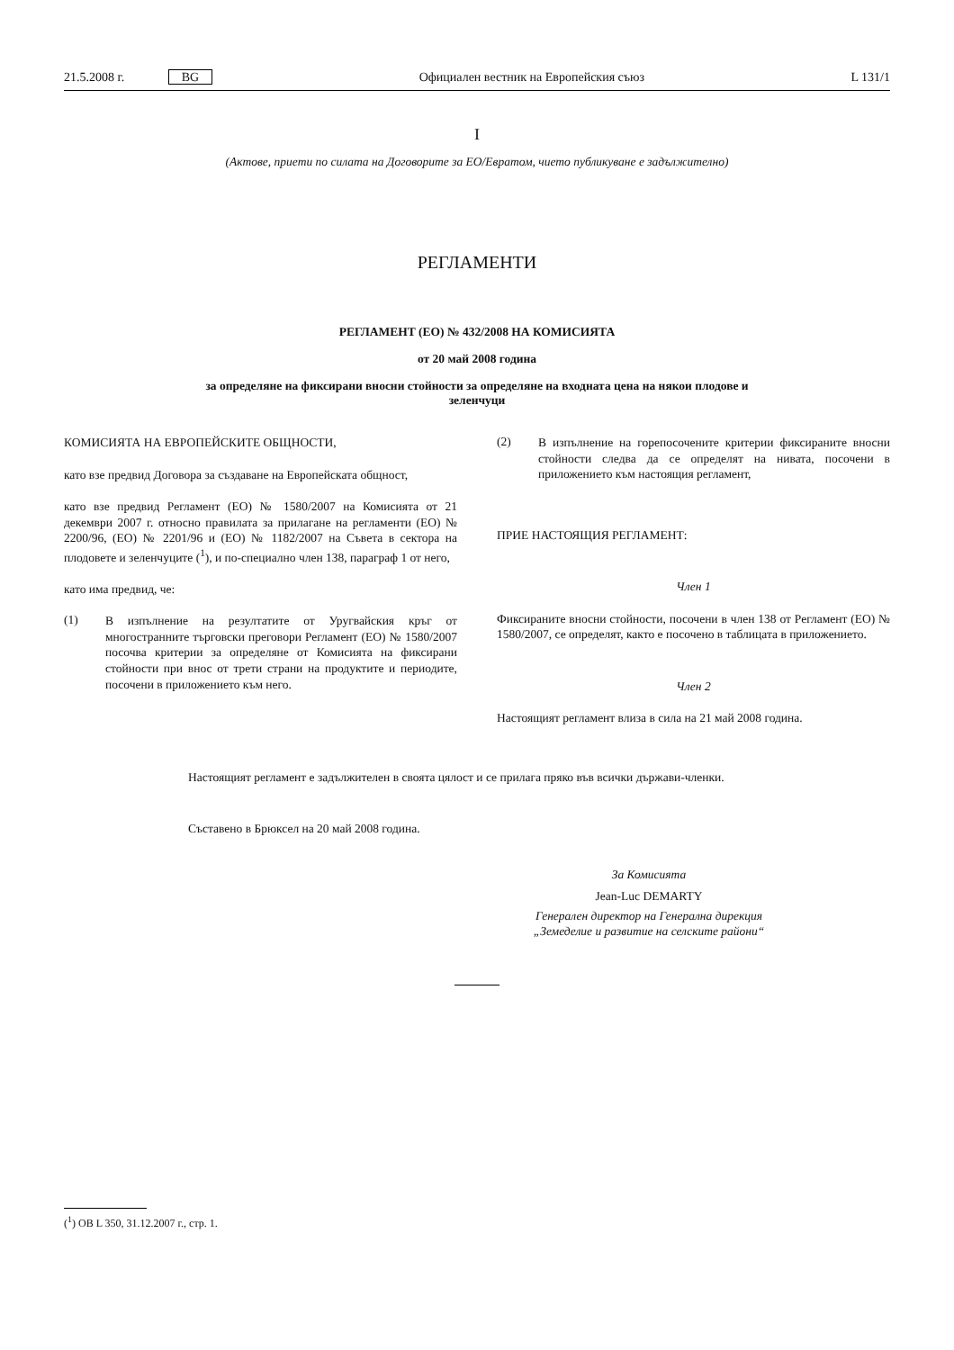21.5.2008 г. BG
Официален вестник на Европейския съюз
L 131/1
I
(Актове, приети по силата на Договорите за ЕО/Евратом, чието публикуване е задължително)
РЕГЛАМЕНТИ
РЕГЛАМЕНТ (ЕО) № 432/2008 НА КОМИСИЯТА
от 20 май 2008 година
за определяне на фиксирани вносни стойности за определяне на входната цена на някои плодове и
зеленчуци
КОМИСИЯТА НА ЕВРОПЕЙСКИТЕ ОБЩНОСТИ,
като взе предвид Договора за създаване на Европейската общност,
като взе предвид Регламент (ЕО) № 1580/2007 на Комисията от 21 декември 2007 г. относно правилата за прилагане на регламенти (ЕО) № 2200/96, (ЕО) № 2201/96 и (ЕО) № 1182/2007 на Съвета в сектора на плодовете и зеленчуците (<sup>1</sup>), и по-специално член 138, параграф 1 от него,
като има предвид, че:
(1)
В изпълнение на резултатите от Уругвайския кръг от многостранните търговски преговори Регламент (ЕО) № 1580/2007 посочва критерии за определяне от Комисията на фиксирани стойности при внос от трети страни на продуктите и периодите, посочени в приложението към него.
(2)
В изпълнение на горепосочените критерии фиксираните вносни стойности следва да се определят на нивата, посочени в приложението към настоящия регламент,
ПРИЕ НАСТОЯЩИЯ РЕГЛАМЕНТ:
Член 1
Фиксираните вносни стойности, посочени в член 138 от Регламент (ЕО) № 1580/2007, се определят, както е посочено в таблицата в приложението.
Член 2
Настоящият регламент влиза в сила на 21 май 2008 година.
Настоящият регламент е задължителен в своята цялост и се прилага пряко във всички държави-членки.
Съставено в Брюксел на 20 май 2008 година.
За Комисията
Jean-Luc DEMARTY
Генерален директор на Генерална дирекция
„Земеделие и развитие на селските райони“
(<sup>1</sup>) ОВ L 350, 31.12.2007 г., стр. 1.